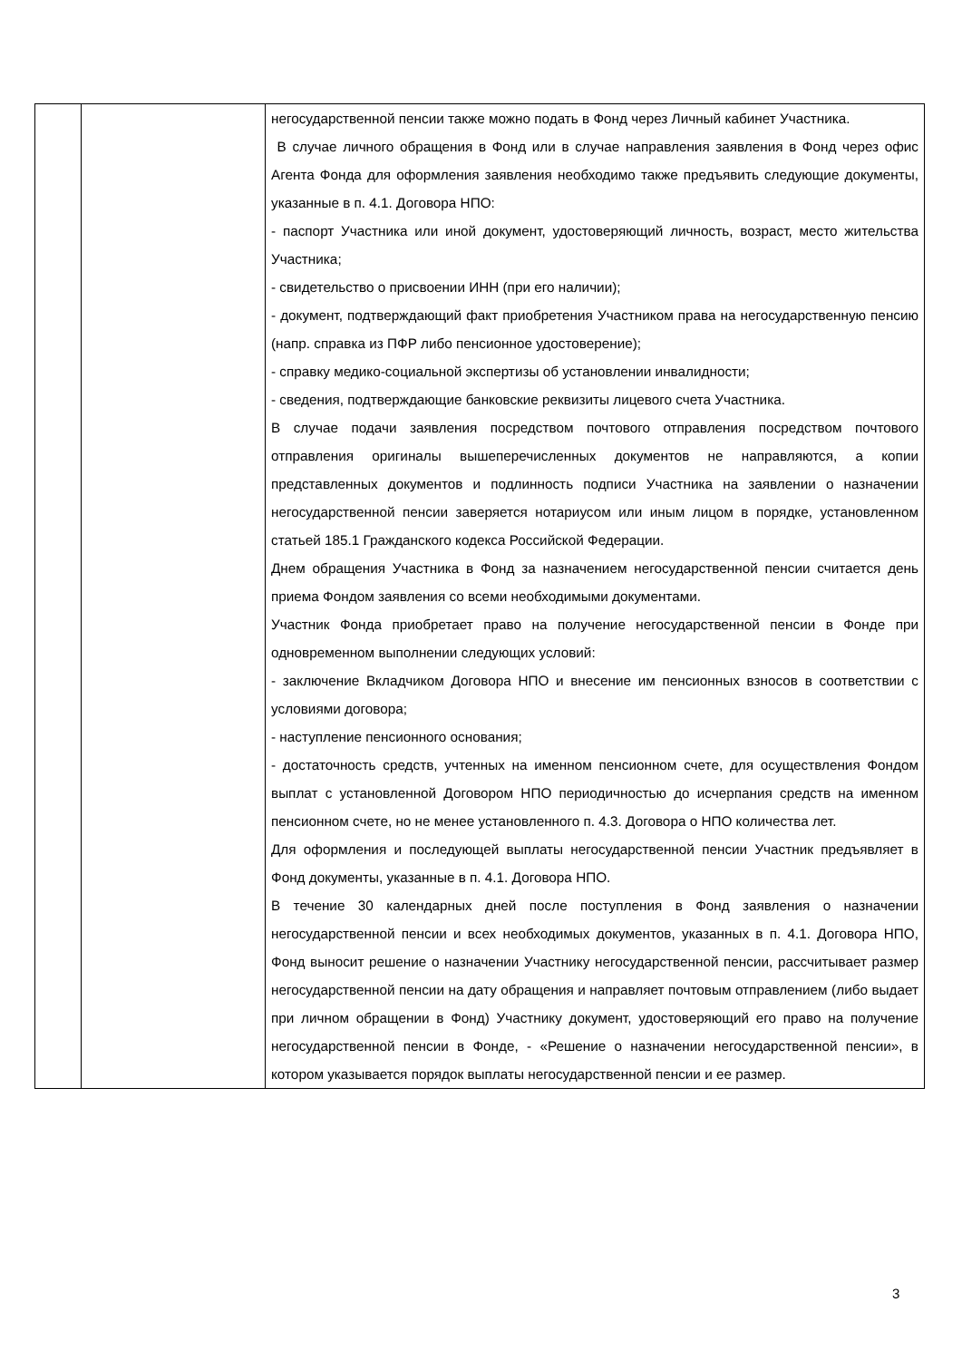| | | негосударственной пенсии также можно подать в Фонд через Личный кабинет Участника. В случае личного обращения в Фонд или в случае направления заявления в Фонд через офис Агента Фонда для оформления заявления необходимо также предъявить следующие документы, указанные в п. 4.1. Договора НПО: - паспорт Участника или иной документ, удостоверяющий личность, возраст, место жительства Участника; - свидетельство о присвоении ИНН (при его наличии); - документ, подтверждающий факт приобретения Участником права на негосударственную пенсию (напр. справка из ПФР либо пенсионное удостоверение); - справку медико-социальной экспертизы об установлении инвалидности; - сведения, подтверждающие банковские реквизиты лицевого счета Участника. В случае подачи заявления посредством почтового отправления посредством почтового отправления оригиналы вышеперечисленных документов не направляются, а копии представленных документов и подлинность подписи Участника на заявлении о назначении негосударственной пенсии заверяется нотариусом или иным лицом в порядке, установленном статьей 185.1 Гражданского кодекса Российской Федерации. Днем обращения Участника в Фонд за назначением негосударственной пенсии считается день приема Фондом заявления со всеми необходимыми документами. Участник Фонда приобретает право на получение негосударственной пенсии в Фонде при одновременном выполнении следующих условий: - заключение Вкладчиком Договора НПО и внесение им пенсионных взносов в соответствии с условиями договора; - наступление пенсионного основания; - достаточность средств, учтенных на именном пенсионном счете, для осуществления Фондом выплат с установленной Договором НПО периодичностью до исчерпания средств на именном пенсионном счете, но не менее установленного п. 4.3. Договора о НПО количества лет. Для оформления и последующей выплаты негосударственной пенсии Участник предъявляет в Фонд документы, указанные в п. 4.1. Договора НПО. В течение 30 календарных дней после поступления в Фонд заявления о назначении негосударственной пенсии и всех необходимых документов, указанных в п. 4.1. Договора НПО, Фонд выносит решение о назначении Участнику негосударственной пенсии, рассчитывает размер негосударственной пенсии на дату обращения и направляет почтовым отправлением (либо выдает при личном обращении в Фонд) Участнику документ, удостоверяющий его право на получение негосударственной пенсии в Фонде, - «Решение о назначении негосударственной пенсии», в котором указывается порядок выплаты негосударственной пенсии и ее размер. |
3